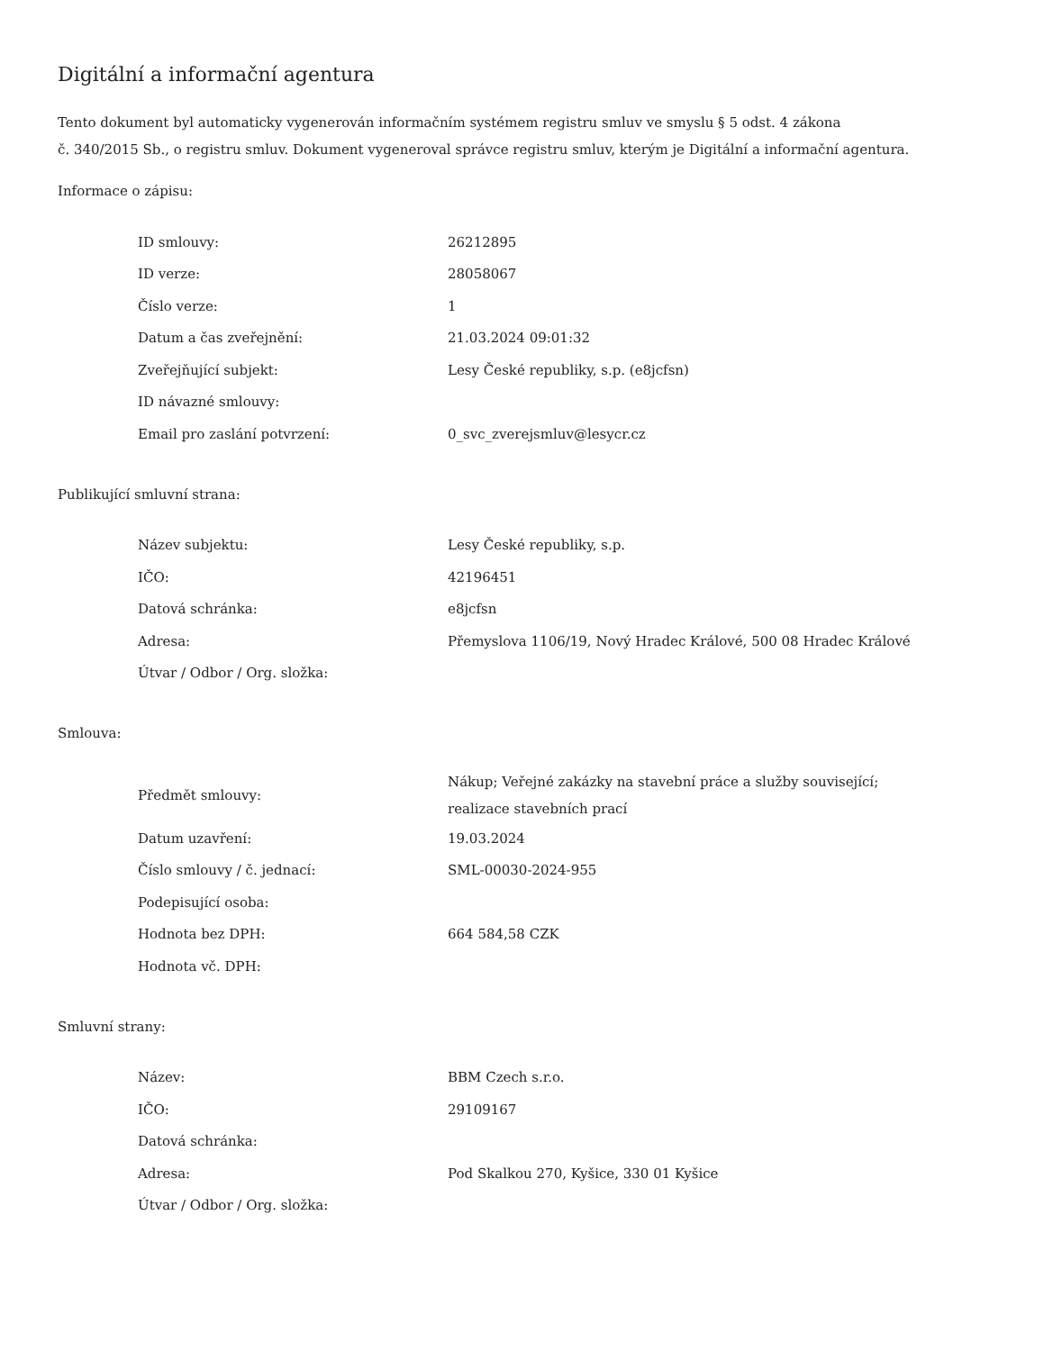Digitální a informační agentura
Tento dokument byl automaticky vygenerován informačním systémem registru smluv ve smyslu § 5 odst. 4 zákona
č. 340/2015 Sb., o registru smluv. Dokument vygeneroval správce registru smluv, kterým je Digitální a informační agentura.
Informace o zápisu:
| ID smlouvy: | 26212895 |
| ID verze: | 28058067 |
| Číslo verze: | 1 |
| Datum a čas zveřejnění: | 21.03.2024 09:01:32 |
| Zveřejňující subjekt: | Lesy České republiky, s.p. (e8jcfsn) |
| ID návazné smlouvy: | |
| Email pro zaslání potvrzení: | 0_svc_zverejsmluv@lesycr.cz |
Publikující smluvní strana:
| Název subjektu: | Lesy České republiky, s.p. |
| IČO: | 42196451 |
| Datová schránka: | e8jcfsn |
| Adresa: | Přemyslova 1106/19, Nový Hradec Králové, 500 08 Hradec Králové |
| Útvar / Odbor / Org. složka: | |
Smlouva:
| Předmět smlouvy: | Nákup; Veřejné zakázky na stavební práce a služby související; realizace stavebních prací |
| Datum uzavření: | 19.03.2024 |
| Číslo smlouvy / č. jednací: | SML-00030-2024-955 |
| Podepisující osoba: | |
| Hodnota bez DPH: | 664 584,58 CZK |
| Hodnota vč. DPH: | |
Smluvní strany:
| Název: | BBM Czech s.r.o. |
| IČO: | 29109167 |
| Datová schránka: | |
| Adresa: | Pod Skalkou 270, Kyšice, 330 01 Kyšice |
| Útvar / Odbor / Org. složka: | |